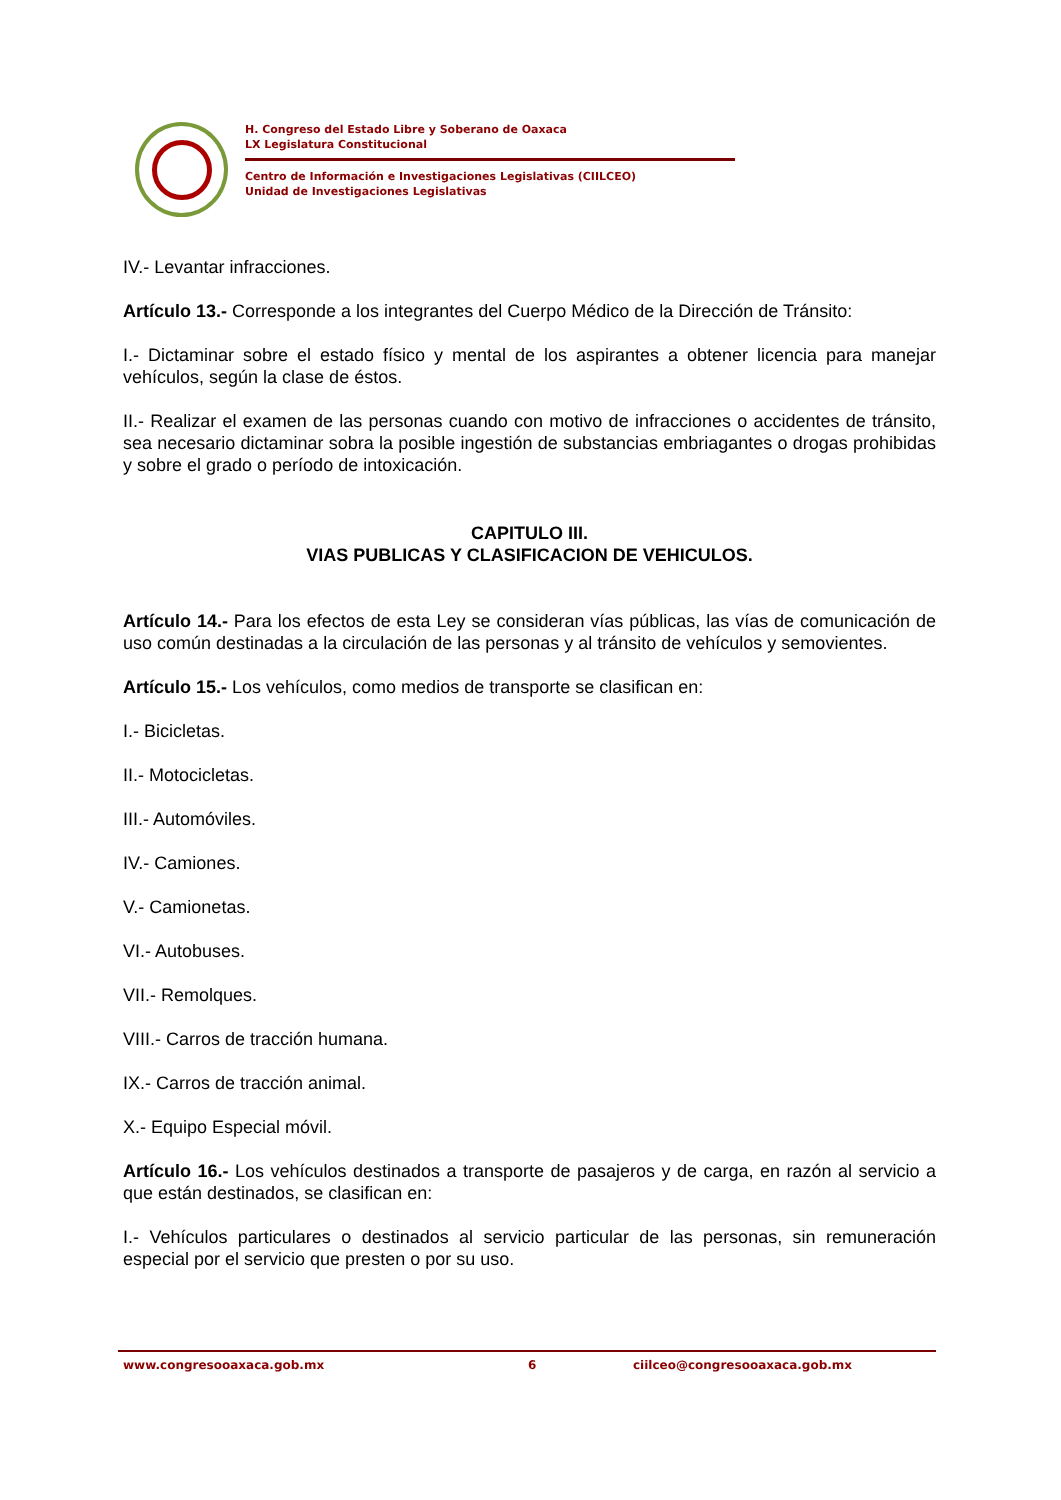H. Congreso del Estado Libre y Soberano de Oaxaca
LX Legislatura Constitucional
Centro de Información e Investigaciones Legislativas (CIILCEO)
Unidad de Investigaciones Legislativas
IV.- Levantar infracciones.
Artículo 13.- Corresponde a los integrantes del Cuerpo Médico de la Dirección de Tránsito:
I.- Dictaminar sobre el estado físico y mental de los aspirantes a obtener licencia para manejar vehículos, según la clase de éstos.
II.- Realizar el examen de las personas cuando con motivo de infracciones o accidentes de tránsito, sea necesario dictaminar sobra la posible ingestión de substancias embriagantes o drogas prohibidas y sobre el grado o período de intoxicación.
CAPITULO III.
VIAS PUBLICAS Y CLASIFICACION DE VEHICULOS.
Artículo 14.- Para los efectos de esta Ley se consideran vías públicas, las vías de comunicación de uso común destinadas a la circulación de las personas y al tránsito de vehículos y semovientes.
Artículo 15.- Los vehículos, como medios de transporte se clasifican en:
I.- Bicicletas.
II.- Motocicletas.
III.- Automóviles.
IV.- Camiones.
V.- Camionetas.
VI.- Autobuses.
VII.- Remolques.
VIII.- Carros de tracción humana.
IX.- Carros de tracción animal.
X.- Equipo Especial móvil.
Artículo 16.- Los vehículos destinados a transporte de pasajeros y de carga, en razón al servicio a que están destinados, se clasifican en:
I.- Vehículos particulares o destinados al servicio particular de las personas, sin remuneración especial por el servicio que presten o por su uso.
www.congresooaxaca.gob.mx 6 ciilceo@congresooaxaca.gob.mx